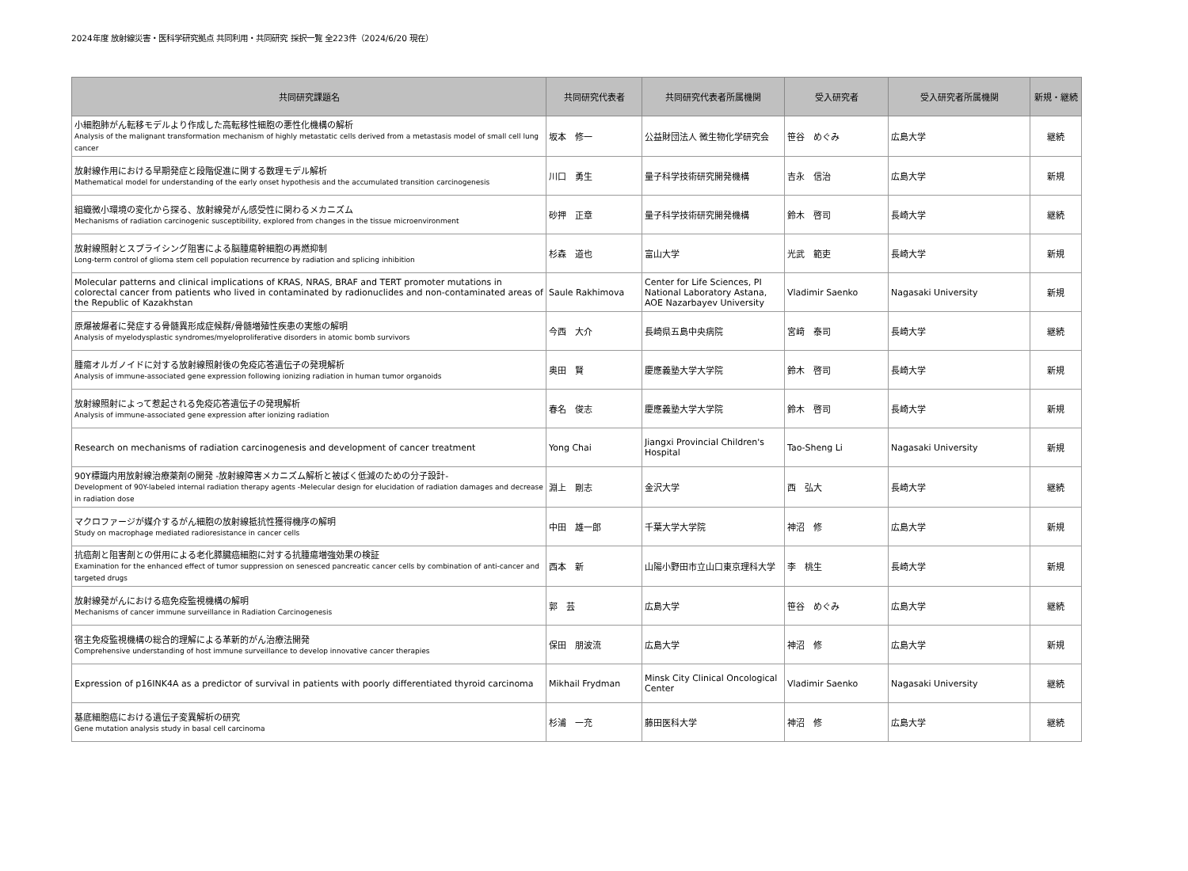2024年度 放射線災害・医科学研究拠点 共同利用・共同研究 採択一覧 全223件（2024/6/20 現在）
| 共同研究課題名 | 共同研究代表者 | 共同研究代表者所属機関 | 受入研究者 | 受入研究者所属機関 | 新規・継続 |
| --- | --- | --- | --- | --- | --- |
| 小細胞肺がん転移モデルより作成した高転移性細胞の悪性化機構の解析 Analysis of the malignant transformation mechanism of highly metastatic cells derived from a metastasis model of small cell lung cancer | 坂本 修一 | 公益財団法人 微生物化学研究会 | 笹谷 めぐみ | 広島大学 | 継続 |
| 放射線作用における早期発症と段階促進に関する数理モデル解析 Mathematical model for understanding of the early onset hypothesis and the accumulated transition carcinogenesis | 川口 勇生 | 量子科学技術研究開発機構 | 吉永 信治 | 広島大学 | 新規 |
| 組織微小環境の変化から探る、放射線発がん感受性に関わるメカニズム Mechanisms of radiation carcinogenic susceptibility, explored from changes in the tissue microenvironment | 砂押 正章 | 量子科学技術研究開発機構 | 鈴木 啓司 | 長崎大学 | 継続 |
| 放射線照射とスプライシング阻害による脳腫瘍幹細胞の再燃抑制 Long-term control of glioma stem cell population recurrence by radiation and splicing inhibition | 杉森 道也 | 富山大学 | 光武 範吏 | 長崎大学 | 新規 |
| Molecular patterns and clinical implications of KRAS, NRAS, BRAF and TERT promoter mutations in colorectal cancer from patients who lived in contaminated by radionuclides and non-contaminated areas of the Republic of Kazakhstan | Saule Rakhimova | Center for Life Sciences, PI National Laboratory Astana, AOE Nazarbayev University | Vladimir Saenko | Nagasaki University | 新規 |
| 原爆被爆者に発症する骨髄異形成症候群/骨髄増殖性疾患の実態の解明 Analysis of myelodysplastic syndromes/myeloproliferative disorders in atomic bomb survivors | 今西 大介 | 長崎県五島中央病院 | 宮﨑 泰司 | 長崎大学 | 継続 |
| 腫瘍オルガノイドに対する放射線照射後の免疫応答遺伝子の発現解析 Analysis of immune-associated gene expression following ionizing radiation in human tumor organoids | 奥田 賢 | 慶應義塾大学大学院 | 鈴木 啓司 | 長崎大学 | 新規 |
| 放射線照射によって惹起される免疫応答遺伝子の発現解析 Analysis of immune-associated gene expression after ionizing radiation | 春名 俊志 | 慶應義塾大学大学院 | 鈴木 啓司 | 長崎大学 | 新規 |
| Research on mechanisms of radiation carcinogenesis and development of cancer treatment | Yong Chai | Jiangxi Provincial Children's Hospital | Tao-Sheng Li | Nagasaki University | 新規 |
| 90Y標識内用放射線治療薬剤の開発 -放射線障害メカニズム解析と被ばく低減のための分子設計- Development of 90Y-labeled internal radiation therapy agents -Melecular design for elucidation of radiation damages and decrease in radiation dose | 淵上 剛志 | 金沢大学 | 西 弘大 | 長崎大学 | 継続 |
| マクロファージが媒介するがん細胞の放射線抵抗性獲得機序の解明 Study on macrophage mediated radioresistance in cancer cells | 中田 雄一郎 | 千葉大学大学院 | 神沼 修 | 広島大学 | 新規 |
| 抗癌剤と阻害剤との併用による老化膵臓癌細胞に対する抗腫瘍増強効果の検証 Examination for the enhanced effect of tumor suppression on senesced pancreatic cancer cells by combination of anti-cancer and targeted drugs | 西本 新 | 山陽小野田市立山口東京理科大学 | 李 桃生 | 長崎大学 | 新規 |
| 放射線発がんにおける癌免疫監視機構の解明 Mechanisms of cancer immune surveillance in Radiation Carcinogenesis | 郭 芸 | 広島大学 | 笹谷 めぐみ | 広島大学 | 継続 |
| 宿主免疫監視機構の総合的理解による革新的がん治療法開発 Comprehensive understanding of host immune surveillance to develop innovative cancer therapies | 保田 朋波流 | 広島大学 | 神沼 修 | 広島大学 | 新規 |
| Expression of p16INK4A as a predictor of survival in patients with poorly differentiated thyroid carcinoma | Mikhail Frydman | Minsk City Clinical Oncological Center | Vladimir Saenko | Nagasaki University | 継続 |
| 基底細胞癌における遺伝子変異解析の研究 Gene mutation analysis study in basal cell carcinoma | 杉浦 一充 | 藤田医科大学 | 神沼 修 | 広島大学 | 継続 |